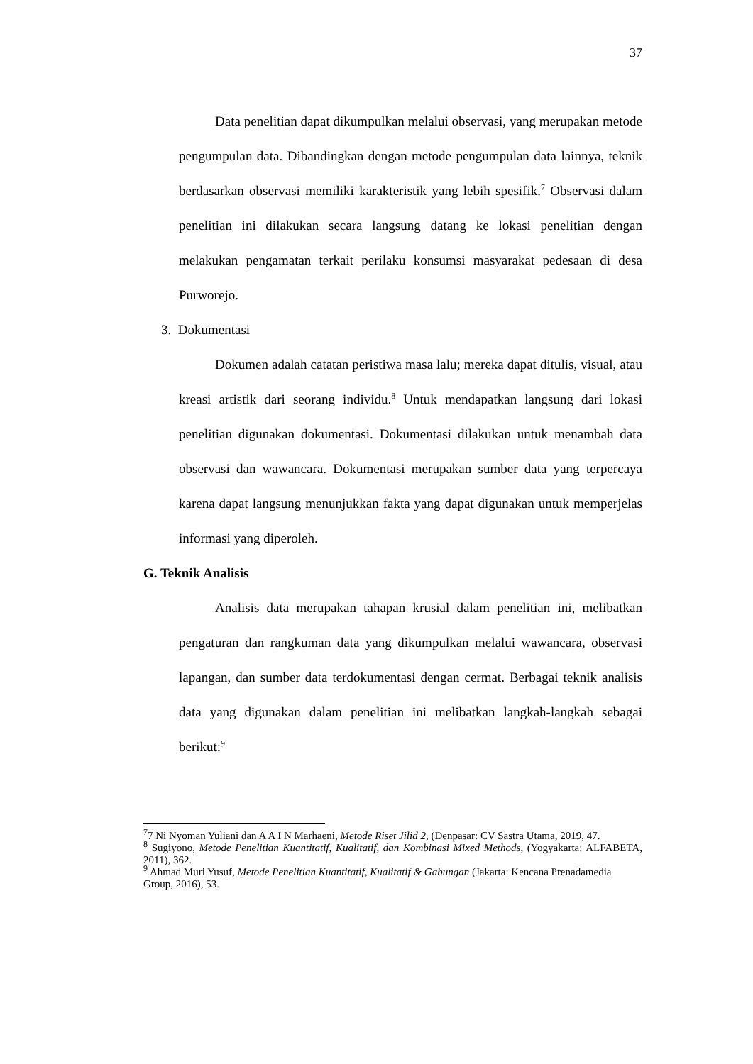37
Data penelitian dapat dikumpulkan melalui observasi, yang merupakan metode pengumpulan data. Dibandingkan dengan metode pengumpulan data lainnya, teknik berdasarkan observasi memiliki karakteristik yang lebih spesifik.<sup>7</sup> Observasi dalam penelitian ini dilakukan secara langsung datang ke lokasi penelitian dengan melakukan pengamatan terkait perilaku konsumsi masyarakat pedesaan di desa Purworejo.
3. Dokumentasi
Dokumen adalah catatan peristiwa masa lalu; mereka dapat ditulis, visual, atau kreasi artistik dari seorang individu.<sup>8</sup> Untuk mendapatkan langsung dari lokasi penelitian digunakan dokumentasi. Dokumentasi dilakukan untuk menambah data observasi dan wawancara. Dokumentasi merupakan sumber data yang terpercaya karena dapat langsung menunjukkan fakta yang dapat digunakan untuk memperjelas informasi yang diperoleh.
G. Teknik Analisis
Analisis data merupakan tahapan krusial dalam penelitian ini, melibatkan pengaturan dan rangkuman data yang dikumpulkan melalui wawancara, observasi lapangan, dan sumber data terdokumentasi dengan cermat. Berbagai teknik analisis data yang digunakan dalam penelitian ini melibatkan langkah-langkah sebagai berikut:<sup>9</sup>
<sup>7</sup> 7 Ni Nyoman Yuliani dan A A I N Marhaeni, Metode Riset Jilid 2, (Denpasar: CV Sastra Utama, 2019, 47.
<sup>8</sup> Sugiyono, Metode Penelitian Kuantitatif, Kualitatif, dan Kombinasi Mixed Methods, (Yogyakarta: ALFABETA, 2011), 362.
<sup>9</sup> Ahmad Muri Yusuf, Metode Penelitian Kuantitatif, Kualitatif & Gabungan (Jakarta: Kencana Prenadamedia Group, 2016), 53.